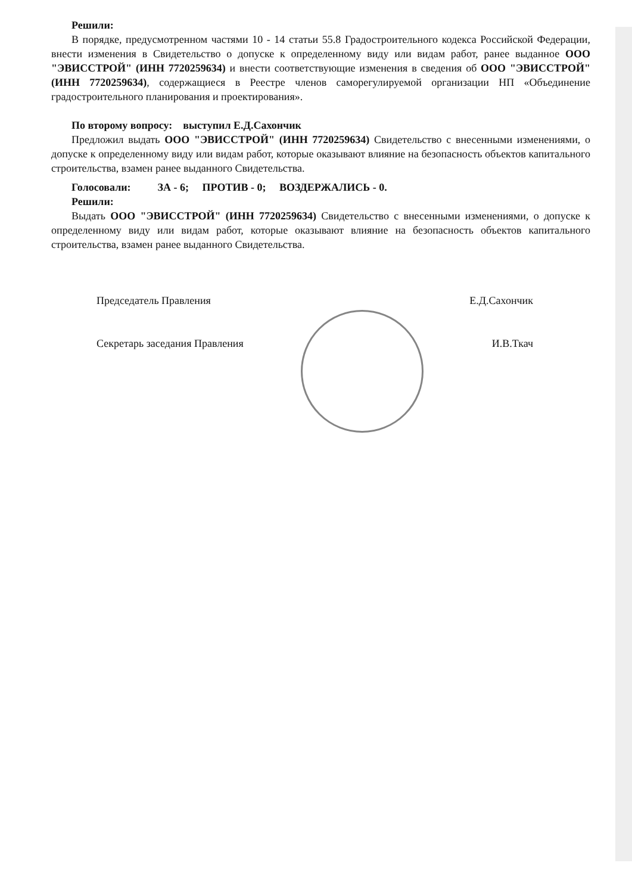Решили:
В порядке, предусмотренном частями 10 - 14 статьи 55.8 Градостроительного кодекса Российской Федерации, внести изменения в Свидетельство о допуске к определенному виду или видам работ, ранее выданное ООО "ЭВИССТРОЙ" (ИНН 7720259634) и внести соответствующие изменения в сведения об ООО "ЭВИССТРОЙ" (ИНН 7720259634), содержащиеся в Реестре членов саморегулируемой организации НП «Объединение градостроительного планирования и проектирования».
По второму вопросу: выступил Е.Д.Сахончик
Предложил выдать ООО "ЭВИССТРОЙ" (ИНН 7720259634) Свидетельство с внесенными изменениями, о допуске к определенному виду или видам работ, которые оказывают влияние на безопасность объектов капитального строительства, взамен ранее выданного Свидетельства.
Голосовали: ЗА - 6; ПРОТИВ - 0; ВОЗДЕРЖАЛИСЬ - 0.
Решили:
Выдать ООО "ЭВИССТРОЙ" (ИНН 7720259634) Свидетельство с внесенными изменениями, о допуске к определенному виду или видам работ, которые оказывают влияние на безопасность объектов капитального строительства, взамен ранее выданного Свидетельства.
Председатель Правления Е.Д.Сахончик
Секретарь заседания Правления И.В.Ткач